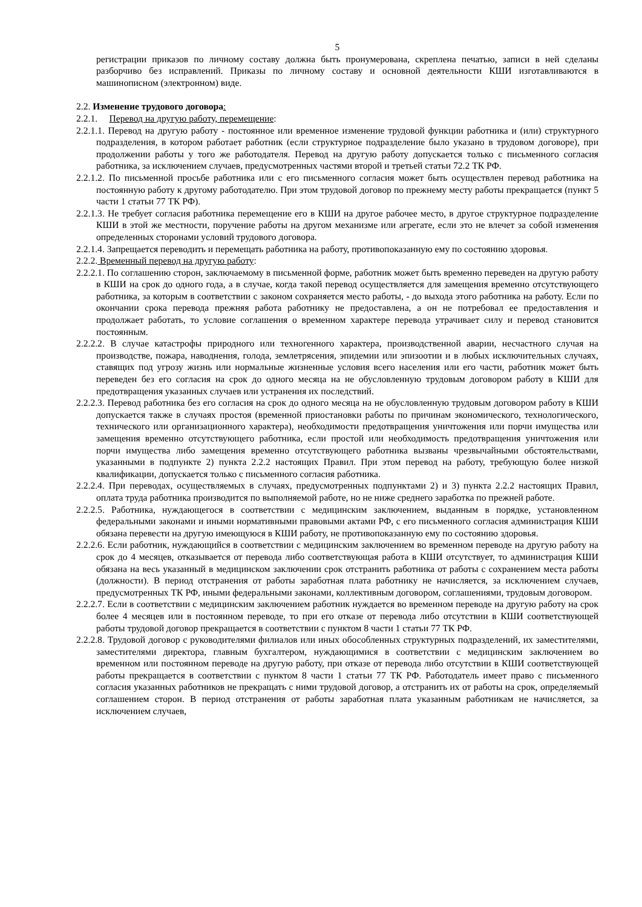5
регистрации приказов по личному составу должна быть пронумерована, скреплена печатью, записи в ней сделаны разборчиво без исправлений. Приказы по личному составу и основной деятельности КШИ изготавливаются в машинописном (электронном) виде.
2.2. Изменение трудового договора:
2.2.1. Перевод на другую работу, перемещение:
2.2.1.1. Перевод на другую работу - постоянное или временное изменение трудовой функции работника и (или) структурного подразделения, в котором работает работник (если структурное подразделение было указано в трудовом договоре), при продолжении работы у того же работодателя. Перевод на другую работу допускается только с письменного согласия работника, за исключением случаев, предусмотренных частями второй и третьей статьи 72.2 ТК РФ.
2.2.1.2. По письменной просьбе работника или с его письменного согласия может быть осуществлен перевод работника на постоянную работу к другому работодателю. При этом трудовой договор по прежнему месту работы прекращается (пункт 5 части 1 статьи 77 ТК РФ).
2.2.1.3. Не требует согласия работника перемещение его в КШИ на другое рабочее место, в другое структурное подразделение КШИ в этой же местности, поручение работы на другом механизме или агрегате, если это не влечет за собой изменения определенных сторонами условий трудового договора.
2.2.1.4. Запрещается переводить и перемещать работника на работу, противопоказанную ему по состоянию здоровья.
2.2.2. Временный перевод на другую работу:
2.2.2.1. По соглашению сторон, заключаемому в письменной форме, работник может быть временно переведен на другую работу в КШИ на срок до одного года, а в случае, когда такой перевод осуществляется для замещения временно отсутствующего работника, за которым в соответствии с законом сохраняется место работы, - до выхода этого работника на работу. Если по окончании срока перевода прежняя работа работнику не предоставлена, а он не потребовал ее предоставления и продолжает работать, то условие соглашения о временном характере перевода утрачивает силу и перевод становится постоянным.
2.2.2.2. В случае катастрофы природного или техногенного характера, производственной аварии, несчастного случая на производстве, пожара, наводнения, голода, землетрясения, эпидемии или эпизоотии и в любых исключительных случаях, ставящих под угрозу жизнь или нормальные жизненные условия всего населения или его части, работник может быть переведен без его согласия на срок до одного месяца на не обусловленную трудовым договором работу в КШИ для предотвращения указанных случаев или устранения их последствий.
2.2.2.3. Перевод работника без его согласия на срок до одного месяца на не обусловленную трудовым договором работу в КШИ допускается также в случаях простоя (временной приостановки работы по причинам экономического, технологического, технического или организационного характера), необходимости предотвращения уничтожения или порчи имущества или замещения временно отсутствующего работника, если простой или необходимость предотвращения уничтожения или порчи имущества либо замещения временно отсутствующего работника вызваны чрезвычайными обстоятельствами, указанными в подпункте 2) пункта 2.2.2 настоящих Правил. При этом перевод на работу, требующую более низкой квалификации, допускается только с письменного согласия работника.
2.2.2.4. При переводах, осуществляемых в случаях, предусмотренных подпунктами 2) и 3) пункта 2.2.2 настоящих Правил, оплата труда работника производится по выполняемой работе, но не ниже среднего заработка по прежней работе.
2.2.2.5. Работника, нуждающегося в соответствии с медицинским заключением, выданным в порядке, установленном федеральными законами и иными нормативными правовыми актами РФ, с его письменного согласия администрация КШИ обязана перевести на другую имеющуюся в КШИ работу, не противопоказанную ему по состоянию здоровья.
2.2.2.6. Если работник, нуждающийся в соответствии с медицинским заключением во временном переводе на другую работу на срок до 4 месяцев, отказывается от перевода либо соответствующая работа в КШИ отсутствует, то администрация КШИ обязана на весь указанный в медицинском заключении срок отстранить работника от работы с сохранением места работы (должности). В период отстранения от работы заработная плата работнику не начисляется, за исключением случаев, предусмотренных ТК РФ, иными федеральными законами, коллективным договором, соглашениями, трудовым договором.
2.2.2.7. Если в соответствии с медицинским заключением работник нуждается во временном переводе на другую работу на срок более 4 месяцев или в постоянном переводе, то при его отказе от перевода либо отсутствии в КШИ соответствующей работы трудовой договор прекращается в соответствии с пунктом 8 части 1 статьи 77 ТК РФ.
2.2.2.8. Трудовой договор с руководителями филиалов или иных обособленных структурных подразделений, их заместителями, заместителями директора, главным бухгалтером, нуждающимися в соответствии с медицинским заключением во временном или постоянном переводе на другую работу, при отказе от перевода либо отсутствии в КШИ соответствующей работы прекращается в соответствии с пунктом 8 части 1 статьи 77 ТК РФ. Работодатель имеет право с письменного согласия указанных работников не прекращать с ними трудовой договор, а отстранить их от работы на срок, определяемый соглашением сторон. В период отстранения от работы заработная плата указанным работникам не начисляется, за исключением случаев,